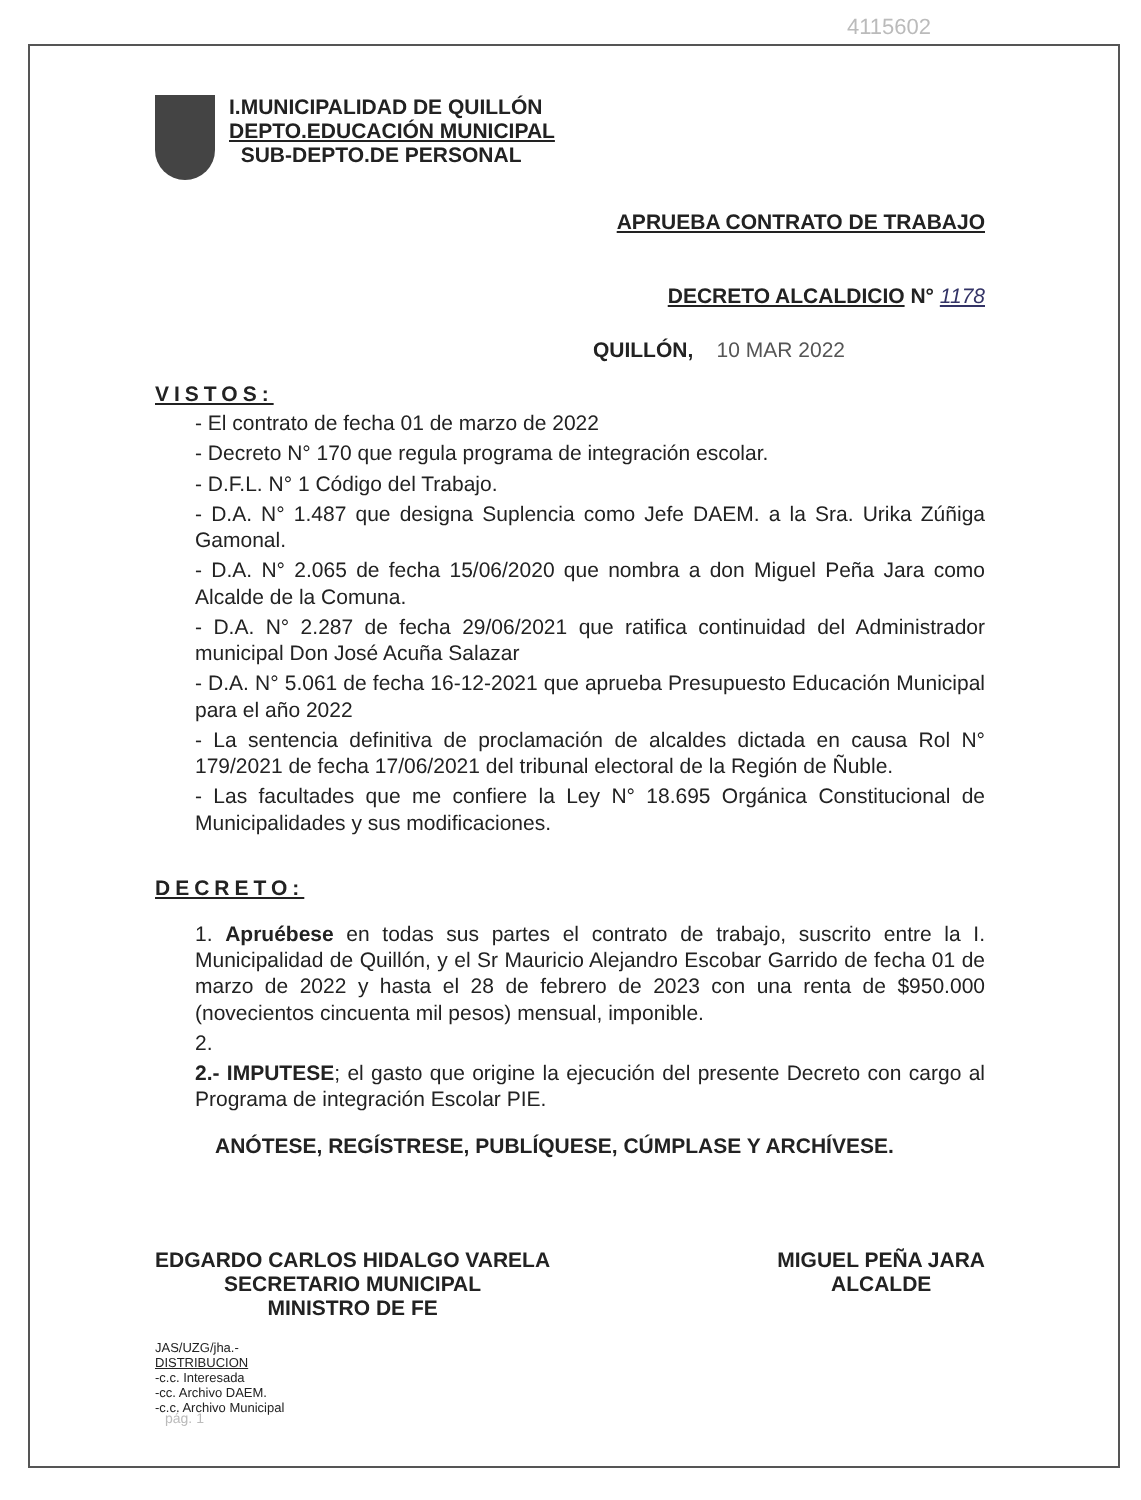4115602
I.MUNICIPALIDAD DE QUILLÓN
DEPTO.EDUCACIÓN MUNICIPAL
SUB-DEPTO.DE PERSONAL
APRUEBA CONTRATO DE TRABAJO
DECRETO ALCALDICIO N° 1178
QUILLÓN, 10 MAR 2022
VISTOS:
- El contrato de fecha 01 de marzo de 2022
- Decreto N° 170 que regula programa de integración escolar.
- D.F.L. N° 1 Código del Trabajo.
- D.A. N° 1.487 que designa Suplencia como Jefe DAEM. a la Sra. Urika Zúñiga Gamonal.
- D.A. N° 2.065 de fecha 15/06/2020 que nombra a don Miguel Peña Jara como Alcalde de la Comuna.
- D.A. N° 2.287 de fecha 29/06/2021 que ratifica continuidad del Administrador municipal Don José Acuña Salazar
- D.A. N° 5.061 de fecha 16-12-2021 que aprueba Presupuesto Educación Municipal para el año 2022
- La sentencia definitiva de proclamación de alcaldes dictada en causa Rol N° 179/2021 de fecha 17/06/2021 del tribunal electoral de la Región de Ñuble.
- Las facultades que me confiere la Ley N° 18.695 Orgánica Constitucional de Municipalidades y sus modificaciones.
DECRETO:
1. Apruébese en todas sus partes el contrato de trabajo, suscrito entre la I. Municipalidad de Quillón, y el Sr Mauricio Alejandro Escobar Garrido de fecha 01 de marzo de 2022 y hasta el 28 de febrero de 2023 con una renta de $950.000 (novecientos cincuenta mil pesos) mensual, imponible.
2.
2.- IMPUTESE; el gasto que origine la ejecución del presente Decreto con cargo al Programa de integración Escolar PIE.
ANÓTESE, REGÍSTRESE, PUBLÍQUESE, CÚMPLASE Y ARCHÍVESE.
EDGARDO CARLOS HIDALGO VARELA
SECRETARIO MUNICIPAL
MINISTRO DE FE
MIGUEL PEÑA JARA
ALCALDE
JAS/UZG/jha.-
DISTRIBUCION
-c.c. Interesada
-cc. Archivo DAEM.
-c.c. Archivo Municipal
pág. 1